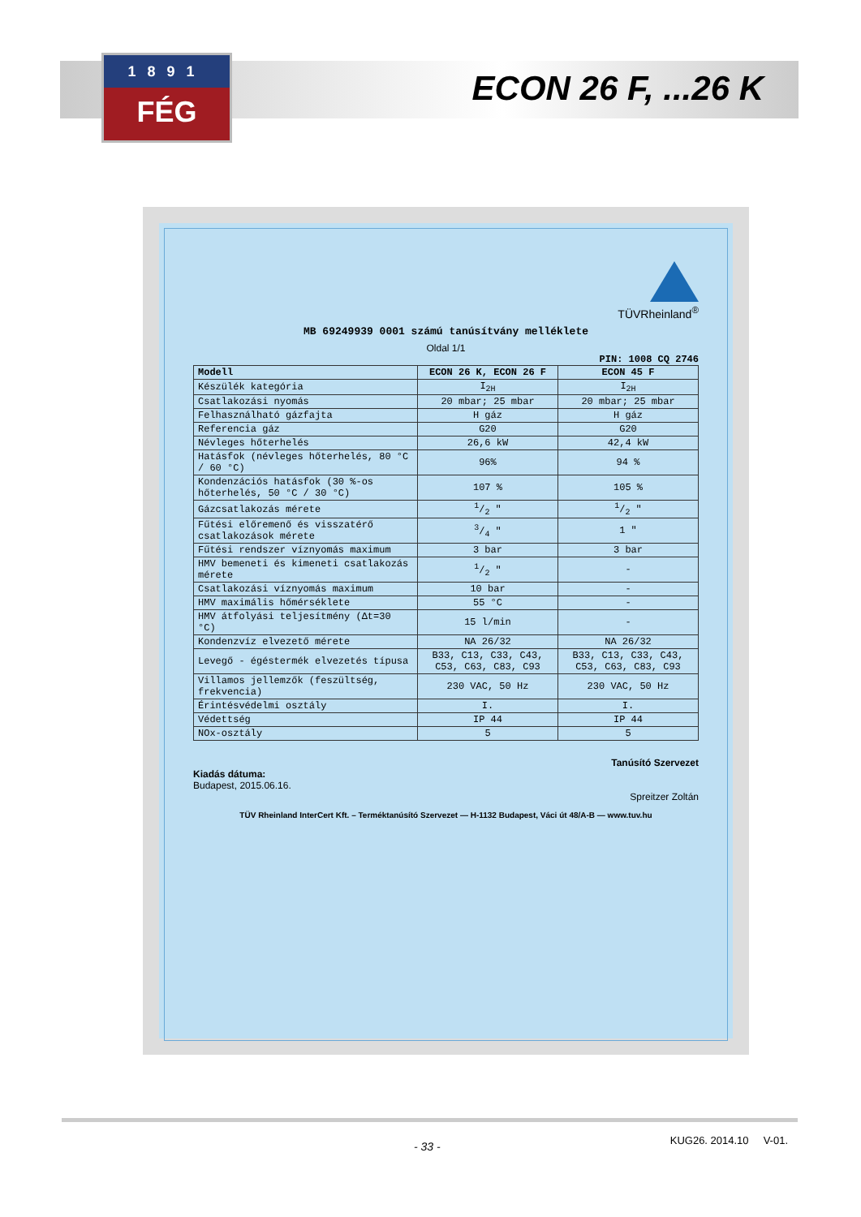1891
FÉG
ECON 26 F, ...26 K
TÜVRheinland<sup>®</sup>
MB 69249939 0001 számú tanúsítvány melléklete
Oldal 1/1
PIN: 1008 CQ 2746
| Modell | ECON 26 K, ECON 26 F | ECON 45 F |
| --- | --- | --- |
| Készülék kategória | I<sub>2H</sub> | I<sub>2H</sub> |
| Csatlakozási nyomás | 20 mbar; 25 mbar | 20 mbar; 25 mbar |
| Felhasználható gázfajta | H gáz | H gáz |
| Referencia gáz | G20 | G20 |
| Névleges hőterhelés | 26,6 kW | 42,4 kW |
| Hatásfok (névleges hőterhelés, 80 °C / 60 °C) | 96% | 94 % |
| Kondenzációs hatásfok (30 %-os hőterhelés, 50 °C / 30 °C) | 107 % | 105 % |
| Gázcsatlakozás mérete | 1/2 " | 1/2 " |
| Fűtési előremenő és visszatérő csatlakozások mérete | 3/4 " | 1 " |
| Fűtési rendszer víznyomás maximum | 3 bar | 3 bar |
| HMV bemeneti és kimeneti csatlakozás mérete | 1/2 " | - |
| Csatlakozási víznyomás maximum | 10 bar | - |
| HMV maximális hőmérséklete | 55 °C | - |
| HMV átfolyási teljesítmény (Δt=30 °C) | 15 l/min | - |
| Kondenzvíz elvezető mérete | NA 26/32 | NA 26/32 |
| Levegő - égéstermék elvezetés típusa | B33, C13, C33, C43, C53, C63, C83, C93 | B33, C13, C33, C43, C53, C63, C83, C93 |
| Villamos jellemzők (feszültség, frekvencia) | 230 VAC, 50 Hz | 230 VAC, 50 Hz |
| Érintésvédelmi osztály | I. | I. |
| Védettség | IP 44 | IP 44 |
| NOx-osztály | 5 | 5 |
Tanúsító Szervezet
Kiadás dátuma:
Budapest, 2015.06.16.
Spreitzer Zoltán
TÜV Rheinland InterCert Kft. – Terméktanúsító Szervezet — H-1132 Budapest, Váci út 48/A-B — www.tuv.hu
- 33 - KUG26. 2014.10 V-01.